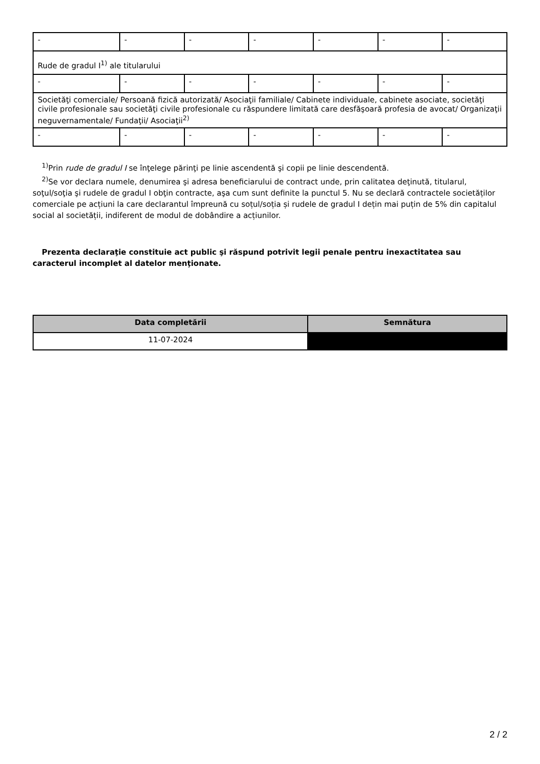| - | - | - | - | - | - | - |
| Rude de gradul I<sup>1)</sup> ale titularului | | | | | | |
| - | - | - | - | - | - | - |
| Societăţi comerciale/ Persoană fizică autorizată/ Asociaţii familiale/ Cabinete individuale, cabinete asociate, societăţi civile profesionale sau societăţi civile profesionale cu răspundere limitată care desfăşoară profesia de avocat/ Organizaţii neguvernamentale/ Fundaţii/ Asociaţii<sup>2)</sup> | | | | | | |
| - | - | - | - | - | - | - |
<sup>1)</sup> Prin rude de gradul I se înţelege părinţi pe linie ascendentă şi copii pe linie descendentă.
<sup>2)</sup> Se vor declara numele, denumirea şi adresa beneficiarului de contract unde, prin calitatea deţinută, titularul, soţul/soţia şi rudele de gradul I obţin contracte, aşa cum sunt definite la punctul 5. Nu se declară contractele societăților comerciale pe acțiuni la care declarantul împreună cu soțul/soția și rudele de gradul I dețin mai puțin de 5% din capitalul social al societății, indiferent de modul de dobândire a acțiunilor.
Prezenta declaraţie constituie act public şi răspund potrivit legii penale pentru inexactitatea sau caracterul incomplet al datelor menţionate.
| Data completării | Semnătura |
| --- | --- |
| 11-07-2024 | |
2 / 2